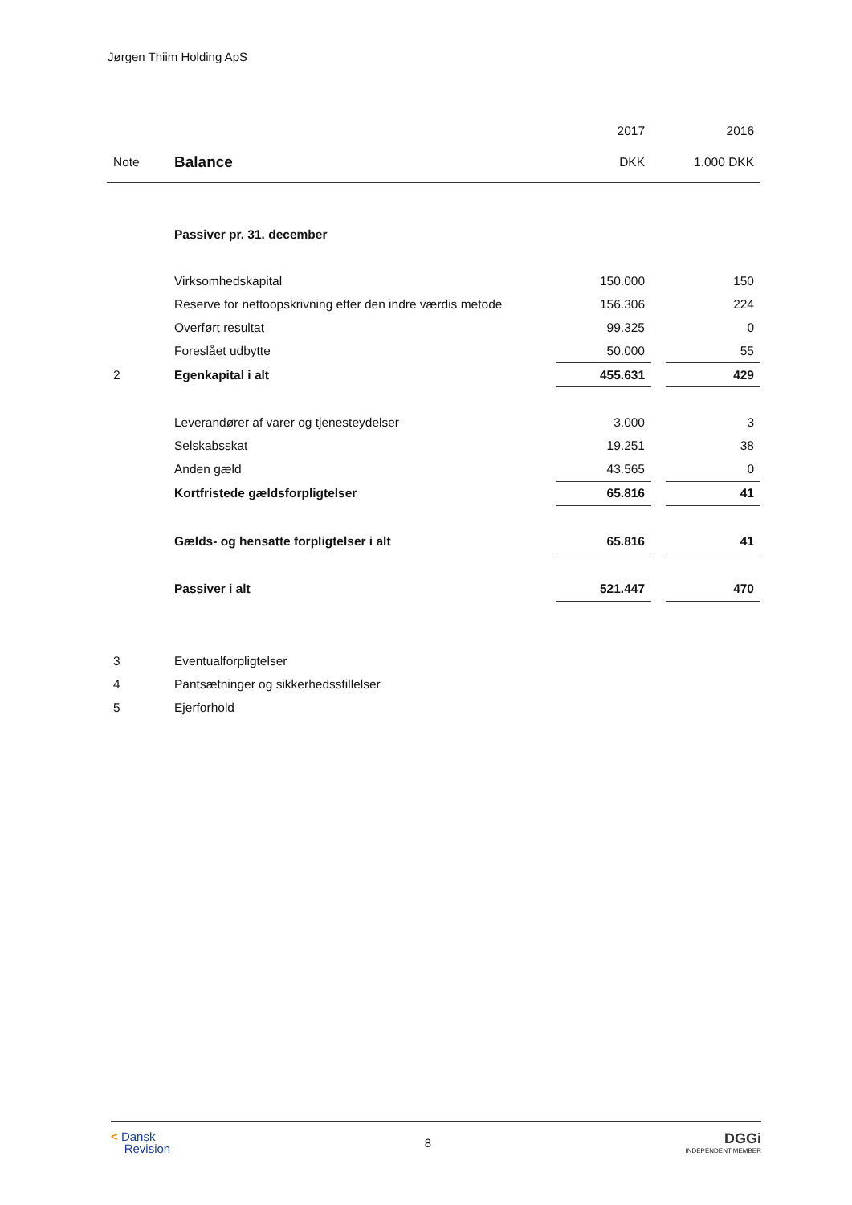Jørgen Thiim Holding ApS
| | | 2017 | | 2016 |
| Note | Balance | DKK | | 1.000 DKK |
| | Passiver pr. 31. december | | | |
| | Virksomhedskapital | 150.000 | | 150 |
| | Reserve for nettoopskrivning efter den indre værdis metode | 156.306 | | 224 |
| | Overført resultat | 99.325 | | 0 |
| | Foreslået udbytte | 50.000 | | 55 |
| 2 | Egenkapital i alt | 455.631 | | 429 |
| | Leverandører af varer og tjenesteydelser | 3.000 | | 3 |
| | Selskabsskat | 19.251 | | 38 |
| | Anden gæld | 43.565 | | 0 |
| | Kortfristede gældsforpligtelser | 65.816 | | 41 |
| | Gælds- og hensatte forpligtelser i alt | 65.816 | | 41 |
| | Passiver i alt | 521.447 | | 470 |
| 3 | Eventualforpligtelser | | | |
| 4 | Pantsætninger og sikkerhedsstillelser | | | |
| 5 | Ejerforhold | | | |
< Dansk
Revision
8
DGGi
INDEPENDENT MEMBER